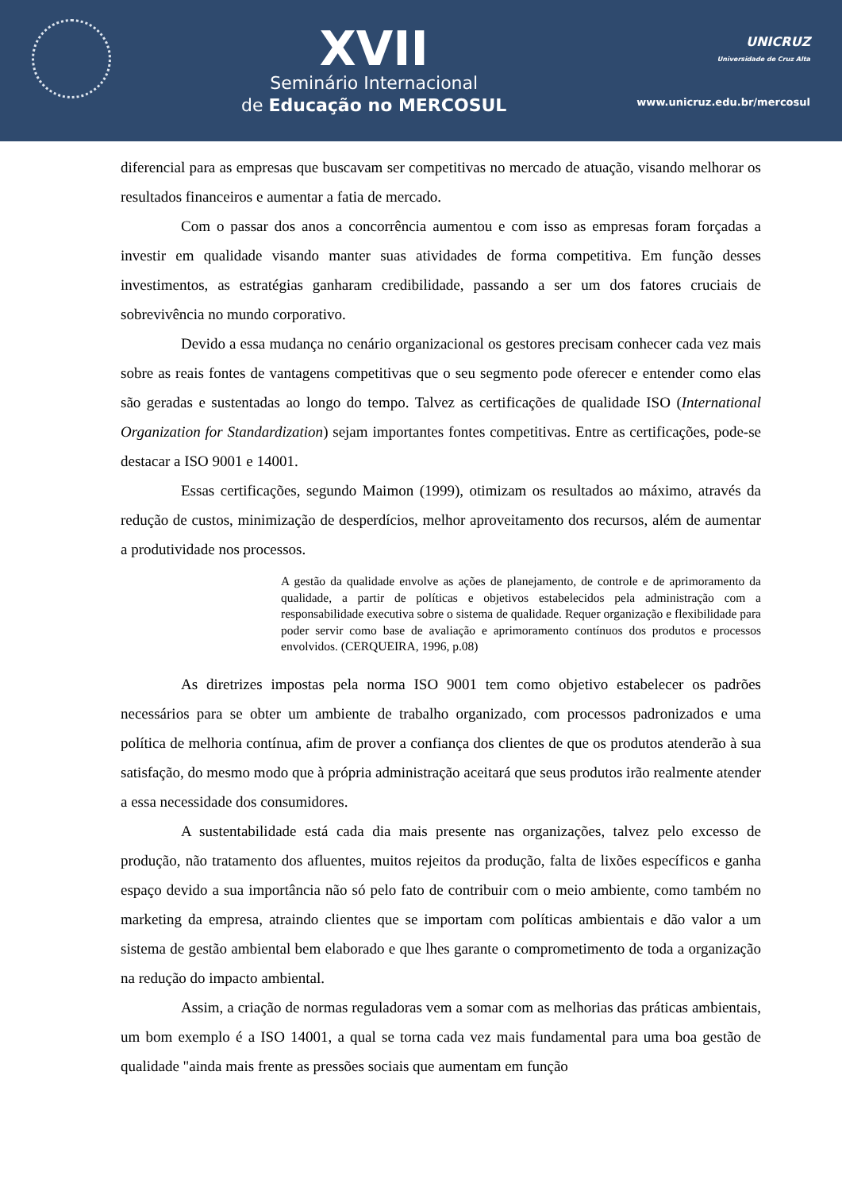XVII
Seminário Internacional
de Educação no MERCOSUL
UNICRUZ
Universidade de Cruz Alta
www.unicruz.edu.br/mercosul
diferencial para as empresas que buscavam ser competitivas no mercado de atuação, visando melhorar os resultados financeiros e aumentar a fatia de mercado.
Com o passar dos anos a concorrência aumentou e com isso as empresas foram forçadas a investir em qualidade visando manter suas atividades de forma competitiva. Em função desses investimentos, as estratégias ganharam credibilidade, passando a ser um dos fatores cruciais de sobrevivência no mundo corporativo.
Devido a essa mudança no cenário organizacional os gestores precisam conhecer cada vez mais sobre as reais fontes de vantagens competitivas que o seu segmento pode oferecer e entender como elas são geradas e sustentadas ao longo do tempo. Talvez as certificações de qualidade ISO (International Organization for Standardization) sejam importantes fontes competitivas. Entre as certificações, pode-se destacar a ISO 9001 e 14001.
Essas certificações, segundo Maimon (1999), otimizam os resultados ao máximo, através da redução de custos, minimização de desperdícios, melhor aproveitamento dos recursos, além de aumentar a produtividade nos processos.
A gestão da qualidade envolve as ações de planejamento, de controle e de aprimoramento da qualidade, a partir de políticas e objetivos estabelecidos pela administração com a responsabilidade executiva sobre o sistema de qualidade. Requer organização e flexibilidade para poder servir como base de avaliação e aprimoramento contínuos dos produtos e processos envolvidos. (CERQUEIRA, 1996, p.08)
As diretrizes impostas pela norma ISO 9001 tem como objetivo estabelecer os padrões necessários para se obter um ambiente de trabalho organizado, com processos padronizados e uma política de melhoria contínua, afim de prover a confiança dos clientes de que os produtos atenderão à sua satisfação, do mesmo modo que à própria administração aceitará que seus produtos irão realmente atender a essa necessidade dos consumidores.
A sustentabilidade está cada dia mais presente nas organizações, talvez pelo excesso de produção, não tratamento dos afluentes, muitos rejeitos da produção, falta de lixões específicos e ganha espaço devido a sua importância não só pelo fato de contribuir com o meio ambiente, como também no marketing da empresa, atraindo clientes que se importam com políticas ambientais e dão valor a um sistema de gestão ambiental bem elaborado e que lhes garante o comprometimento de toda a organização na redução do impacto ambiental.
Assim, a criação de normas reguladoras vem a somar com as melhorias das práticas ambientais, um bom exemplo é a ISO 14001, a qual se torna cada vez mais fundamental para uma boa gestão de qualidade "ainda mais frente as pressões sociais que aumentam em função